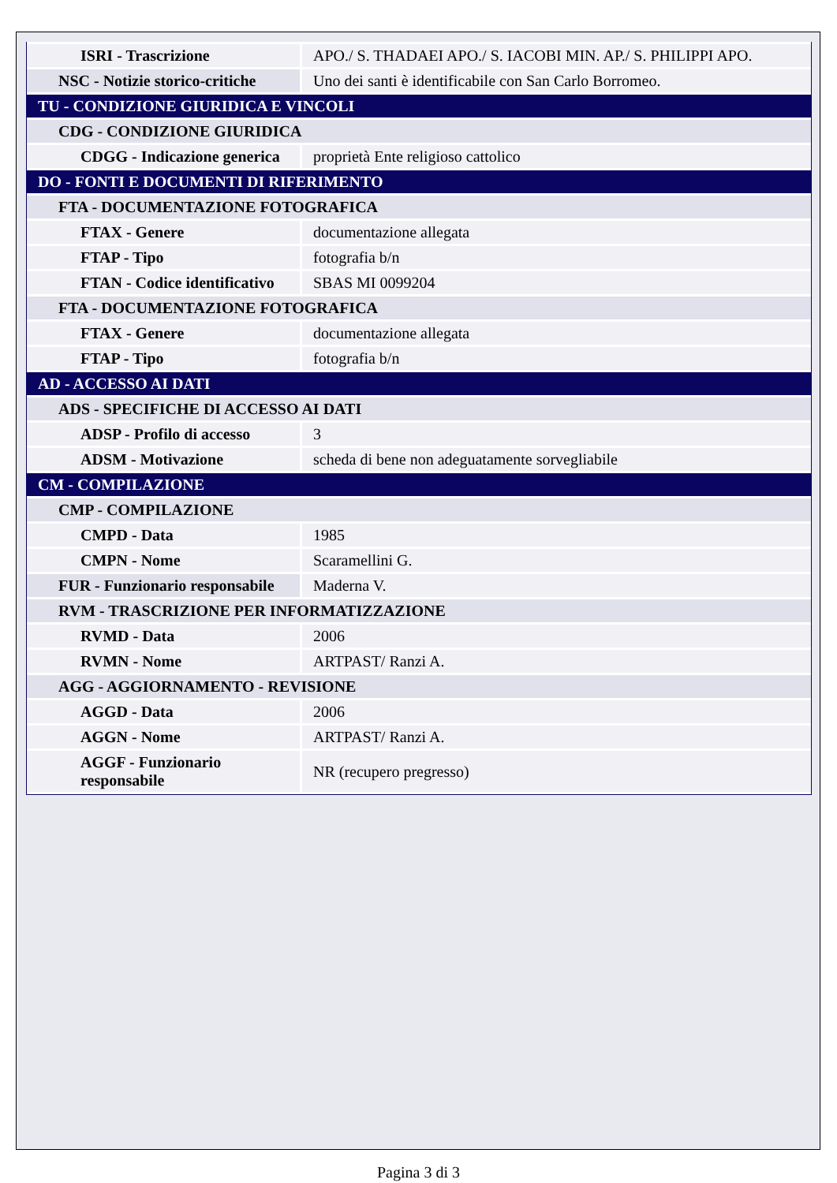| ISRI - Trascrizione | APO./ S. THADAEI APO./ S. IACOBI MIN. AP./ S. PHILIPPI APO. |
| NSC - Notizie storico-critiche | Uno dei santi è identificabile con San Carlo Borromeo. |
| TU - CONDIZIONE GIURIDICA E VINCOLI | |
| CDG - CONDIZIONE GIURIDICA | |
| CDGG - Indicazione generica | proprietà Ente religioso cattolico |
| DO - FONTI E DOCUMENTI DI RIFERIMENTO | |
| FTA - DOCUMENTAZIONE FOTOGRAFICA | |
| FTAX - Genere | documentazione allegata |
| FTAP - Tipo | fotografia b/n |
| FTAN - Codice identificativo | SBAS MI 0099204 |
| FTA - DOCUMENTAZIONE FOTOGRAFICA | |
| FTAX - Genere | documentazione allegata |
| FTAP - Tipo | fotografia b/n |
| AD - ACCESSO AI DATI | |
| ADS - SPECIFICHE DI ACCESSO AI DATI | |
| ADSP - Profilo di accesso | 3 |
| ADSM - Motivazione | scheda di bene non adeguatamente sorvegliabile |
| CM - COMPILAZIONE | |
| CMP - COMPILAZIONE | |
| CMPD - Data | 1985 |
| CMPN - Nome | Scaramellini G. |
| FUR - Funzionario responsabile | Maderna V. |
| RVM - TRASCRIZIONE PER INFORMATIZZAZIONE | |
| RVMD - Data | 2006 |
| RVMN - Nome | ARTPAST/ Ranzi A. |
| AGG - AGGIORNAMENTO - REVISIONE | |
| AGGD - Data | 2006 |
| AGGN - Nome | ARTPAST/ Ranzi A. |
| AGGF - Funzionario responsabile | NR (recupero pregresso) |
Pagina 3 di 3